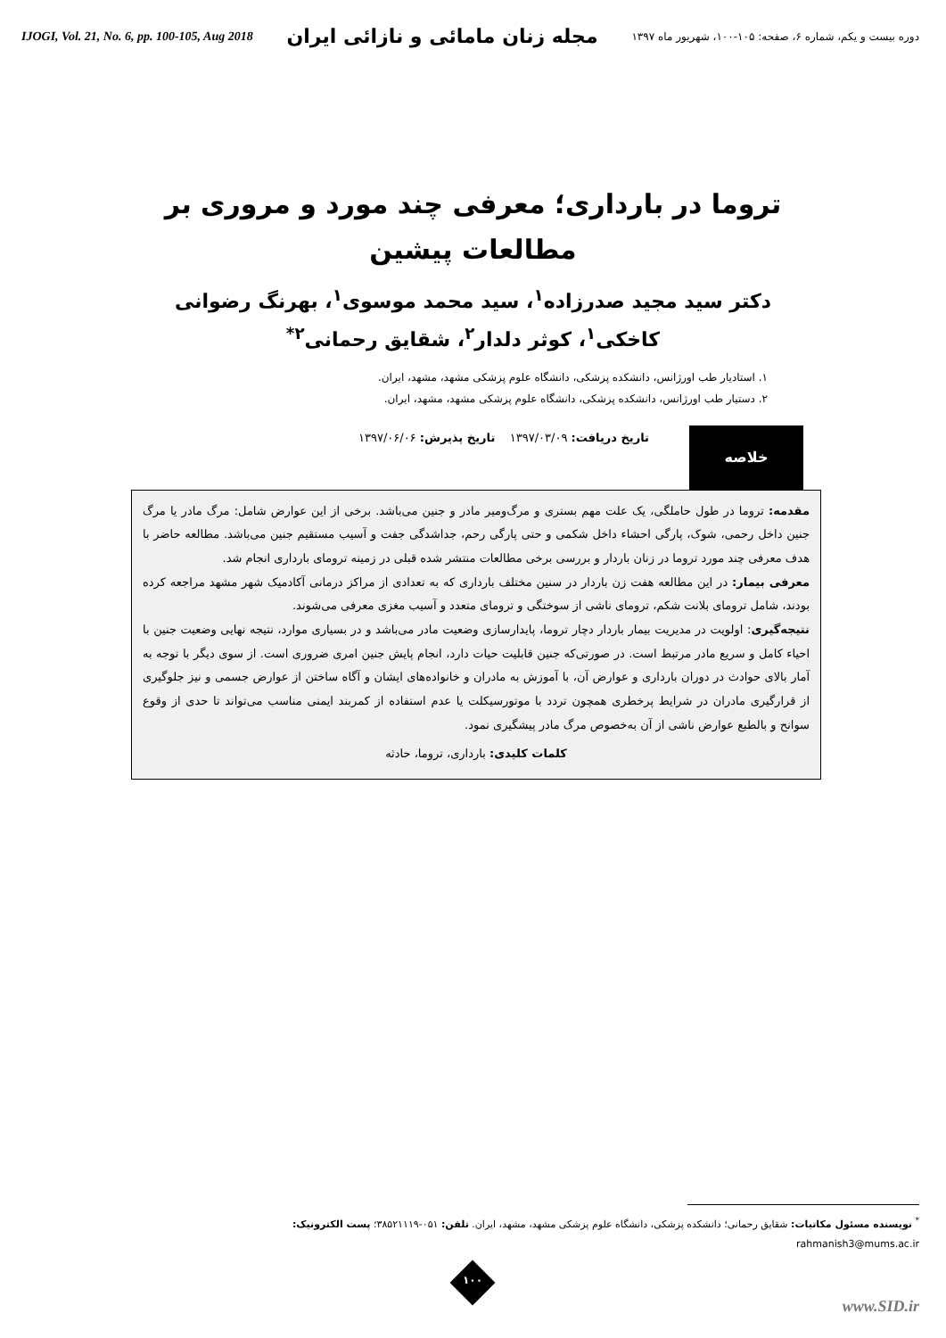IJOGI, Vol. 21, No. 6, pp. 100-105, Aug 2018 مجله زنان مامائی و نازائی ایران دوره بیست و یکم، شماره ۶، صفحه: ۱۰۵-۱۰۰، شهریور ماه ۱۳۹۷
تروما در بارداری؛ معرفی چند مورد و مروری بر مطالعات پیشین
دکتر سید مجید صدرزاده<sup>۱</sup>، سید محمد موسوی<sup>۱</sup>، بهرنگ رضوانی کاخکی<sup>۱</sup>، کوثر دلدار<sup>۲</sup>، شقایق رحمانی<sup>۲*</sup>
۱. استادیار طب اورژانس، دانشکده پزشکی، دانشگاه علوم پزشکی مشهد، مشهد، ایران.
۲. دستیار طب اورژانس، دانشکده پزشکی، دانشگاه علوم پزشکی مشهد، مشهد، ایران.
خلاصه
تاریخ دریافت: ۱۳۹۷/۰۳/۰۹ تاریخ پذیرش: ۱۳۹۷/۰۶/۰۶
مقدمه: تروما در طول حاملگی، یک علت مهم بستری و مرگ‌ومیر مادر و جنین می‌باشد. برخی از این عوارض شامل: مرگ مادر یا مرگ جنین داخل رحمی، شوک، پارگی احشاء داخل شکمی و حتی پارگی رحم، جداشدگی جفت و آسیب مستقیم جنین می‌باشد. مطالعه حاضر با هدف معرفی چند مورد تروما در زنان باردار و بررسی برخی مطالعات منتشر شده قبلی در زمینه ترومای بارداری انجام شد.
معرفی بیمار: در این مطالعه هفت زن باردار در سنین مختلف بارداری که به تعدادی از مراکز درمانی آکادمیک شهر مشهد مراجعه کرده بودند، شامل ترومای بلانت شکم، ترومای ناشی از سوختگی و ترومای متعدد و آسیب مغزی معرفی می‌شوند.
نتیجه‌گیری: اولویت در مدیریت بیمار باردار دچار تروما، پایدارسازی وضعیت مادر می‌باشد و در بسیاری موارد، نتیجه نهایی وضعیت جنین با احیاء کامل و سریع مادر مرتبط است. در صورتی‌که جنین قابلیت حیات دارد، انجام پایش جنین امری ضروری است. از سوی دیگر با توجه به آمار بالای حوادث در دوران بارداری و عوارض آن، با آموزش به مادران و خانواده‌های ایشان و آگاه ساختن از عوارض جسمی و نیز جلوگیری از قرارگیری مادران در شرایط پرخطری همچون تردد با موتورسیکلت یا عدم استفاده از کمربند ایمنی مناسب می‌تواند تا حدی از وقوع سوانح و بالطبع عوارض ناشی از آن به‌خصوص مرگ مادر پیشگیری نمود.
کلمات کلیدی: بارداری، تروما، حادثه
<sup>*</sup> نویسنده مسئول مکاتبات: شقایق رحمانی؛ دانشکده پزشکی، دانشگاه علوم پزشکی مشهد، مشهد، ایران. تلفن: ۰۵۱-۳۸۵۲۱۱۱۹؛ پست الکترونیک:
rahmanish3@mums.ac.ir
۱۰۰
www.SID.ir